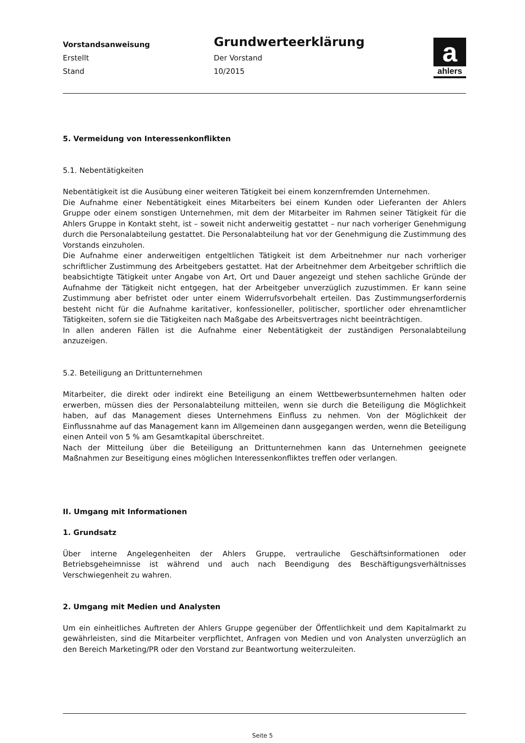Vorstandsanweisung
Grundwerteerklärung
Erstellt
Der Vorstand
Stand
10/2015
a
ahlers
5. Vermeidung von Interessenkonflikten
5.1. Nebentätigkeiten
Nebentätigkeit ist die Ausübung einer weiteren Tätigkeit bei einem konzernfremden Unternehmen.
Die Aufnahme einer Nebentätigkeit eines Mitarbeiters bei einem Kunden oder Lieferanten der Ahlers Gruppe oder einem sonstigen Unternehmen, mit dem der Mitarbeiter im Rahmen seiner Tätigkeit für die Ahlers Gruppe in Kontakt steht, ist – soweit nicht anderweitig gestattet – nur nach vorheriger Genehmigung durch die Personalabteilung gestattet. Die Personalabteilung hat vor der Genehmigung die Zustimmung des Vorstands einzuholen.
Die Aufnahme einer anderweitigen entgeltlichen Tätigkeit ist dem Arbeitnehmer nur nach vorheriger schriftlicher Zustimmung des Arbeitgebers gestattet. Hat der Arbeitnehmer dem Arbeitgeber schriftlich die beabsichtigte Tätigkeit unter Angabe von Art, Ort und Dauer angezeigt und stehen sachliche Gründe der Aufnahme der Tätigkeit nicht entgegen, hat der Arbeitgeber unverzüglich zuzustimmen. Er kann seine Zustimmung aber befristet oder unter einem Widerrufsvorbehalt erteilen. Das Zustimmungserfordernis besteht nicht für die Aufnahme karitativer, konfessioneller, politischer, sportlicher oder ehrenamtlicher Tätigkeiten, sofern sie die Tätigkeiten nach Maßgabe des Arbeitsvertrages nicht beeinträchtigen.
In allen anderen Fällen ist die Aufnahme einer Nebentätigkeit der zuständigen Personalabteilung anzuzeigen.
5.2. Beteiligung an Drittunternehmen
Mitarbeiter, die direkt oder indirekt eine Beteiligung an einem Wettbewerbsunternehmen halten oder erwerben, müssen dies der Personalabteilung mitteilen, wenn sie durch die Beteiligung die Möglichkeit haben, auf das Management dieses Unternehmens Einfluss zu nehmen. Von der Möglichkeit der Einflussnahme auf das Management kann im Allgemeinen dann ausgegangen werden, wenn die Beteiligung einen Anteil von 5 % am Gesamtkapital überschreitet.
Nach der Mitteilung über die Beteiligung an Drittunternehmen kann das Unternehmen geeignete Maßnahmen zur Beseitigung eines möglichen Interessenkonfliktes treffen oder verlangen.
II. Umgang mit Informationen
1. Grundsatz
Über interne Angelegenheiten der Ahlers Gruppe, vertrauliche Geschäftsinformationen oder Betriebsgeheimnisse ist während und auch nach Beendigung des Beschäftigungsverhältnisses Verschwiegenheit zu wahren.
2. Umgang mit Medien und Analysten
Um ein einheitliches Auftreten der Ahlers Gruppe gegenüber der Öffentlichkeit und dem Kapitalmarkt zu gewährleisten, sind die Mitarbeiter verpflichtet, Anfragen von Medien und von Analysten unverzüglich an den Bereich Marketing/PR oder den Vorstand zur Beantwortung weiterzuleiten.
Seite 5